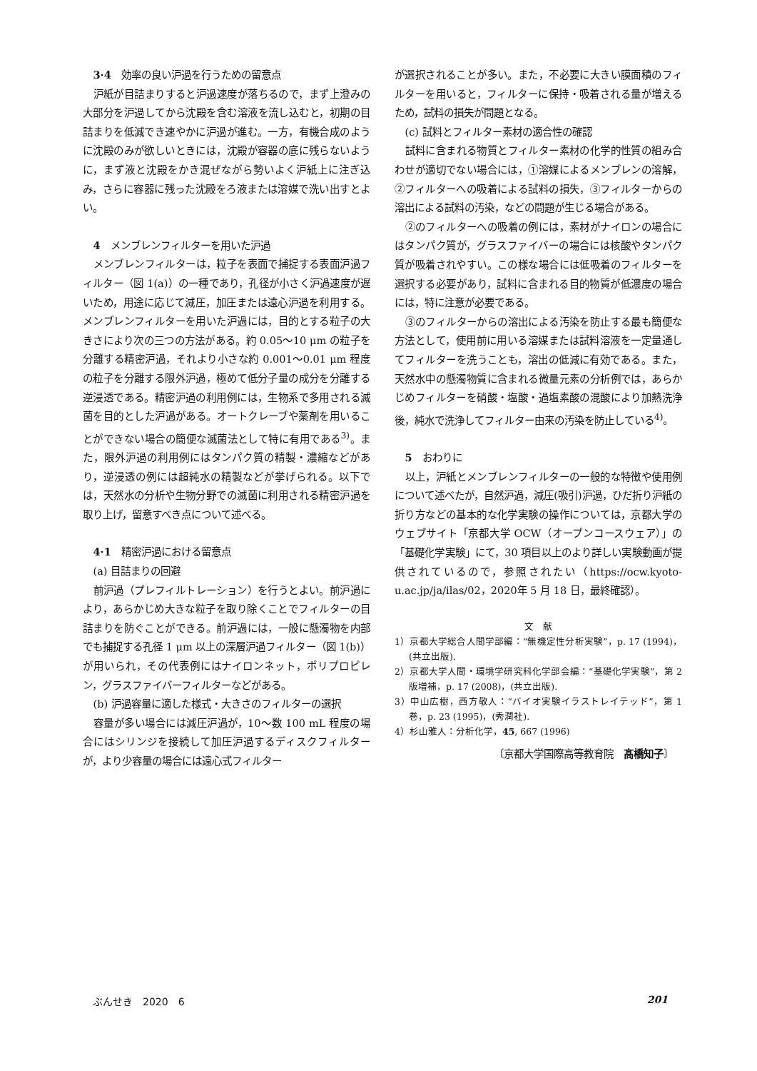3·4 効率の良い沪過を行うための留意点
沪紙が目詰まりすると沪過速度が落ちるので，まず上澄みの大部分を沪過してから沈殿を含む溶液を流し込むと，初期の目詰まりを低減でき速やかに沪過が進む。一方，有機合成のように沈殿のみが欲しいときには，沈殿が容器の底に残らないように，まず液と沈殿をかき混ぜながら勢いよく沪紙上に注ぎ込み，さらに容器に残った沈殿をろ液または溶媒で洗い出すとよい。
4 メンブレンフィルターを用いた沪過
メンブレンフィルターは，粒子を表面で捕捉する表面沪過フィルター（図 1(a)）の一種であり，孔径が小さく沪過速度が遅いため，用途に応じて減圧，加圧または遠心沪過を利用する。メンブレンフィルターを用いた沪過には，目的とする粒子の大きさにより次の三つの方法がある。約 0.05～10 μm の粒子を分離する精密沪過，それより小さな約 0.001～0.01 μm 程度の粒子を分離する限外沪過，極めて低分子量の成分を分離する逆浸透である。精密沪過の利用例には，生物系で多用される滅菌を目的とした沪過がある。オートクレーブや薬剤を用いることができない場合の簡便な滅菌法として特に有用である<sup>3)</sup>。また，限外沪過の利用例にはタンパク質の精製・濃縮などがあり，逆浸透の例には超純水の精製などが挙げられる。以下では，天然水の分析や生物分野での滅菌に利用される精密沪過を取り上げ，留意すべき点について述べる。
4·1 精密沪過における留意点
(a) 目詰まりの回避
前沪過（プレフィルトレーション）を行うとよい。前沪過により，あらかじめ大きな粒子を取り除くことでフィルターの目詰まりを防ぐことができる。前沪過には，一般に懸濁物を内部でも捕捉する孔径 1 μm 以上の深層沪過フィルター（図 1(b)）が用いられ，その代表例にはナイロンネット，ポリプロピレン，グラスファイバーフィルターなどがある。
(b) 沪過容量に適した様式・大きさのフィルターの選択
容量が多い場合には減圧沪過が，10～数 100 mL 程度の場合にはシリンジを接続して加圧沪過するディスクフィルターが，より少容量の場合には遠心式フィルター
が選択されることが多い。また，不必要に大きい膜面積のフィルターを用いると，フィルターに保持・吸着される量が増えるため，試料の損失が問題となる。
(c) 試料とフィルター素材の適合性の確認
試料に含まれる物質とフィルター素材の化学的性質の組み合わせが適切でない場合には，①溶媒によるメンブレンの溶解，②フィルターへの吸着による試料の損失，③フィルターからの溶出による試料の汚染，などの問題が生じる場合がある。
②のフィルターへの吸着の例には，素材がナイロンの場合にはタンパク質が，グラスファイバーの場合には核酸やタンパク質が吸着されやすい。この様な場合には低吸着のフィルターを選択する必要があり，試料に含まれる目的物質が低濃度の場合には，特に注意が必要である。
③のフィルターからの溶出による汚染を防止する最も簡便な方法として，使用前に用いる溶媒または試料溶液を一定量通してフィルターを洗うことも，溶出の低減に有効である。また，天然水中の懸濁物質に含まれる微量元素の分析例では，あらかじめフィルターを硝酸・塩酸・過塩素酸の混酸により加熱洗浄後，純水で洗浄してフィルター由来の汚染を防止している<sup>4)</sup>。
5 おわりに
以上，沪紙とメンブレンフィルターの一般的な特徴や使用例について述べたが，自然沪過，減圧(吸引)沪過，ひだ折り沪紙の折り方などの基本的な化学実験の操作については，京都大学のウェブサイト「京都大学 OCW（オープンコースウェア）」の「基礎化学実験」にて，30 項目以上のより詳しい実験動画が提供されているので，参照されたい（https://ocw.kyoto-u.ac.jp/ja/ilas/02，2020年 5 月 18 日，最終確認）。
文　献
1）京都大学総合人間学部編：“無機定性分析実験”，p. 17 (1994)，(共立出版).
2）京都大学人間・環境学研究科化学部会編：“基礎化学実験”，第 2 版増補，p. 17 (2008)，(共立出版).
3）中山広樹，西方敬人：“バイオ実験イラストレイテッド”，第 1 巻，p. 23 (1995)，(秀潤社).
4）杉山雅人：分析化学，45, 667 (1996)
〔京都大学国際高等教育院　髙橋知子〕
ぶんせき　2020　6 201